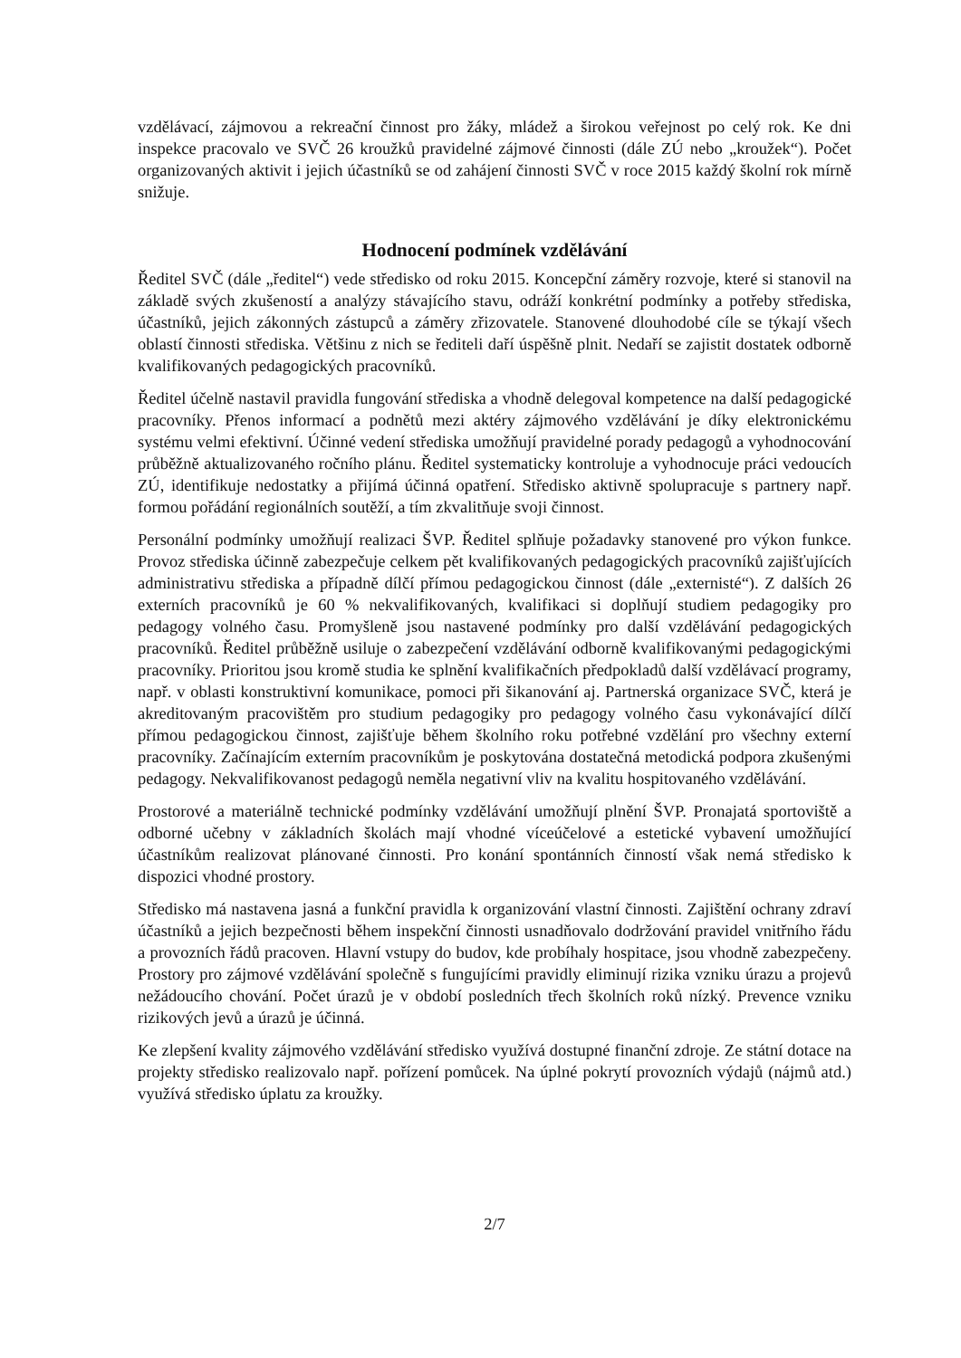vzdělávací, zájmovou a rekreační činnost pro žáky, mládež a širokou veřejnost po celý rok. Ke dni inspekce pracovalo ve SVČ 26 kroužků pravidelné zájmové činnosti (dále ZÚ nebo „kroužek“). Počet organizovaných aktivit i jejich účastníků se od zahájení činnosti SVČ v roce 2015 každý školní rok mírně snižuje.
Hodnocení podmínek vzdělávání
Ředitel SVČ (dále „ředitel“) vede středisko od roku 2015. Koncepční záměry rozvoje, které si stanovil na základě svých zkušeností a analýzy stávajícího stavu, odráží konkrétní podmínky a potřeby střediska, účastníků, jejich zákonných zástupců a záměry zřizovatele. Stanovené dlouhodobé cíle se týkají všech oblastí činnosti střediska. Většinu z nich se řediteli daří úspěšně plnit. Nedaří se zajistit dostatek odborně kvalifikovaných pedagogických pracovníků.
Ředitel účelně nastavil pravidla fungování střediska a vhodně delegoval kompetence na další pedagogické pracovníky. Přenos informací a podnětů mezi aktéry zájmového vzdělávání je díky elektronickému systému velmi efektivní. Účinné vedení střediska umožňují pravidelné porady pedagogů a vyhodnocování průběžně aktualizovaného ročního plánu. Ředitel systematicky kontroluje a vyhodnocuje práci vedoucích ZÚ, identifikuje nedostatky a přijímá účinná opatření. Středisko aktivně spolupracuje s partnery např. formou pořádání regionálních soutěží, a tím zkvalitňuje svoji činnost.
Personální podmínky umožňují realizaci ŠVP. Ředitel splňuje požadavky stanovené pro výkon funkce. Provoz střediska účinně zabezpečuje celkem pět kvalifikovaných pedagogických pracovníků zajišťujících administrativu střediska a případně dílčí přímou pedagogickou činnost (dále „externisté“). Z dalších 26 externích pracovníků je 60 % nekvalifikovaných, kvalifikaci si doplňují studiem pedagogiky pro pedagogy volného času. Promyšleně jsou nastavené podmínky pro další vzdělávání pedagogických pracovníků. Ředitel průběžně usiluje o zabezpečení vzdělávání odborně kvalifikovanými pedagogickými pracovníky. Prioritou jsou kromě studia ke splnění kvalifikačních předpokladů další vzdělávací programy, např. v oblasti konstruktivní komunikace, pomoci při šikanování aj. Partnerská organizace SVČ, která je akreditovaným pracovištěm pro studium pedagogiky pro pedagogy volného času vykonávající dílčí přímou pedagogickou činnost, zajišťuje během školního roku potřebné vzdělání pro všechny externí pracovníky. Začínajícím externím pracovníkům je poskytována dostatečná metodická podpora zkušenými pedagogy. Nekvalifikovanost pedagogů neměla negativní vliv na kvalitu hospitovaného vzdělávání.
Prostorové a materiálně technické podmínky vzdělávání umožňují plnění ŠVP. Pronajatá sportoviště a odborné učebny v základních školách mají vhodné víceúčelové a estetické vybavení umožňující účastníkům realizovat plánované činnosti. Pro konání spontánních činností však nemá středisko k dispozici vhodné prostory.
Středisko má nastavena jasná a funkční pravidla k organizování vlastní činnosti. Zajištění ochrany zdraví účastníků a jejich bezpečnosti během inspekční činnosti usnadňovalo dodržování pravidel vnitřního řádu a provozních řádů pracoven. Hlavní vstupy do budov, kde probíhaly hospitace, jsou vhodně zabezpečeny. Prostory pro zájmové vzdělávání společně s fungujícími pravidly eliminují rizika vzniku úrazu a projevů nežádoucího chování. Počet úrazů je v období posledních třech školních roků nízký. Prevence vzniku rizikových jevů a úrazů je účinná.
Ke zlepšení kvality zájmového vzdělávání středisko využívá dostupné finanční zdroje. Ze státní dotace na projekty středisko realizovalo např. pořízení pomůcek. Na úplné pokrytí provozních výdajů (nájmů atd.) využívá středisko úplatu za kroužky.
2/7